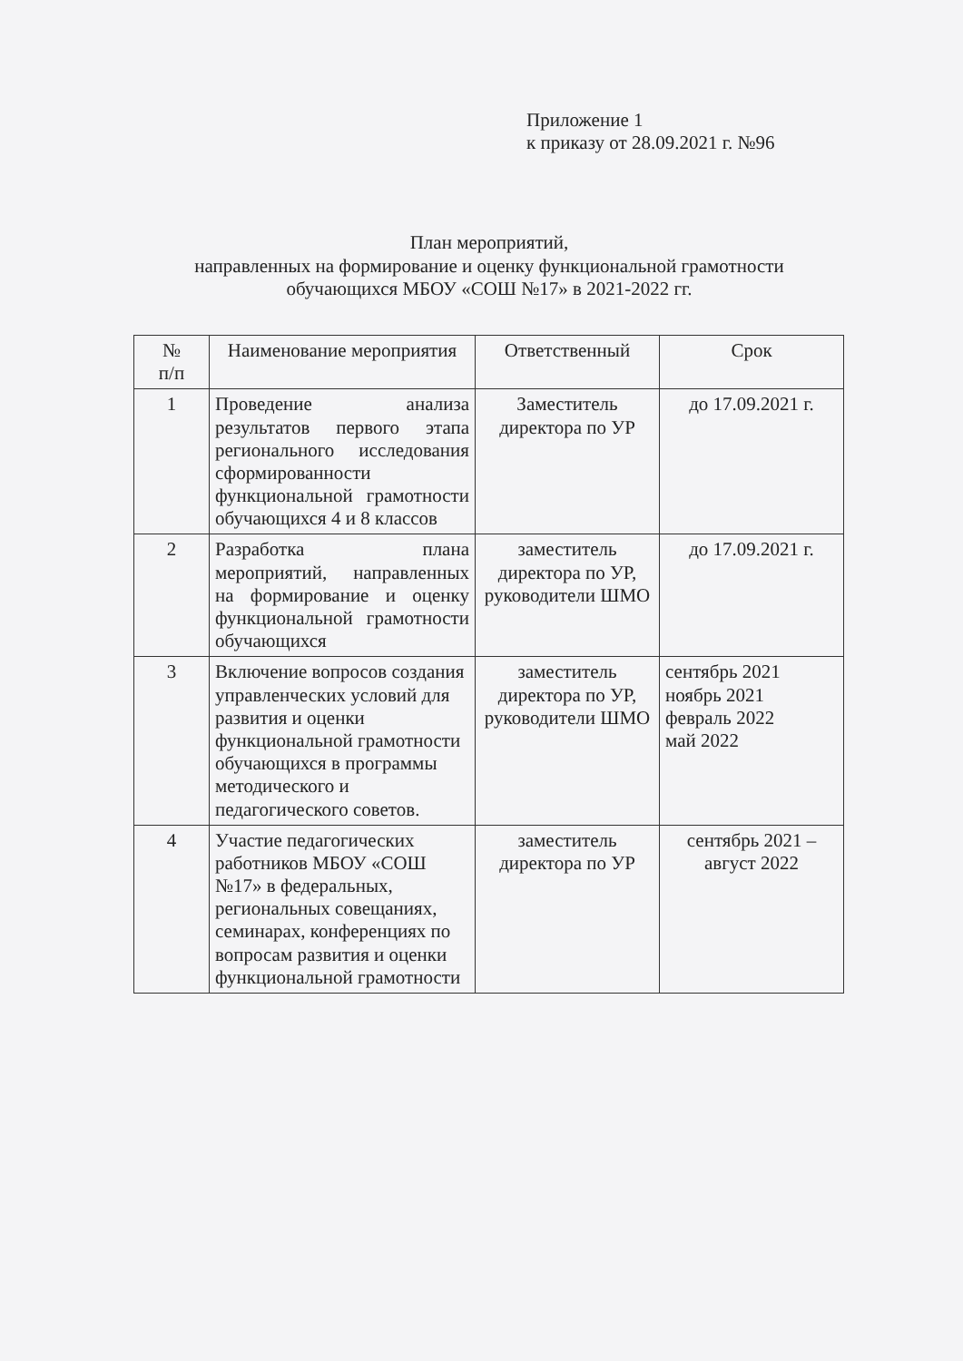Приложение 1
к приказу от 28.09.2021 г. №96
План мероприятий,
направленных на формирование и оценку функциональной грамотности
обучающихся МБОУ «СОШ №17» в 2021-2022 гг.
| № п/п | Наименование мероприятия | Ответственный | Срок |
| --- | --- | --- | --- |
| 1 | Проведение анализа результатов первого этапа регионального исследования сформированности функциональной грамотности обучающихся 4 и 8 классов | Заместитель директора по УР | до 17.09.2021 г. |
| 2 | Разработка плана мероприятий, направленных на формирование и оценку функциональной грамотности обучающихся | заместитель директора по УР, руководители ШМО | до 17.09.2021 г. |
| 3 | Включение вопросов создания управленческих условий для развития и оценки функциональной грамотности обучающихся в программы методического и педагогического советов. | заместитель директора по УР, руководители ШМО | сентябрь 2021 ноябрь 2021 февраль 2022 май 2022 |
| 4 | Участие педагогических работников МБОУ «СОШ №17» в федеральных, региональных совещаниях, семинарах, конференциях по вопросам развития и оценки функциональной грамотности | заместитель директора по УР | сентябрь 2021 – август 2022 |